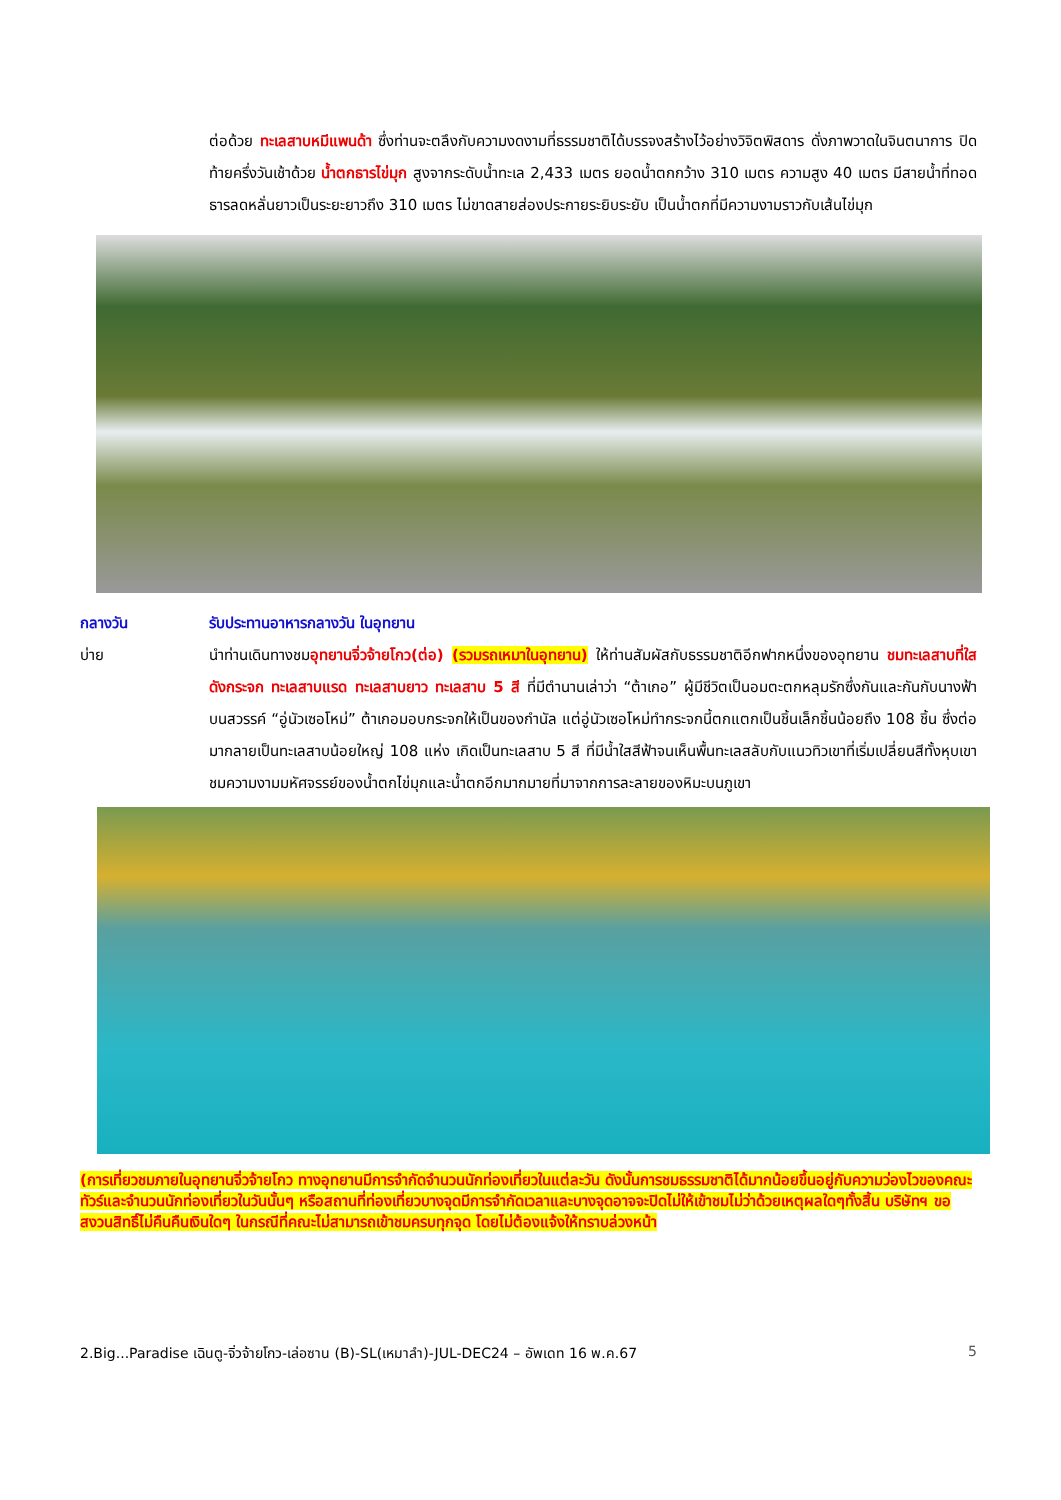ต่อด้วย ทะเลสาบหมีแพนด้า ซึ่งท่านจะตลึงกับความงดงามที่ธรรมชาติได้บรรจงสร้างไว้อย่างวิจิตพิสดาร ดั่งภาพวาดในจินตนาการ ปิดท้ายครึ่งวันเช้าด้วย น้ำตกธารไข่มุก สูงจากระดับน้ำทะเล 2,433 เมตร ยอดน้ำตกกว้าง 310 เมตร ความสูง 40 เมตร มีสายน้ำที่ทอดธารลดหลั่นยาวเป็นระยะยาวถึง 310 เมตร ไม่ขาดสายส่องประกายระยิบระยับ เป็นน้ำตกที่มีความงามราวกับเส้นไข่มุก
กลางวัน รับประทานอาหารกลางวัน ในอุทยาน
บ่าย นำท่านเดินทางชมอุทยานจิ่วจ้ายโกว(ต่อ) (รวมรถเหมาในอุทยาน) ให้ท่านสัมผัสกับธรรมชาติอีกฟากหนึ่งของอุทยาน ชมทะเลสาบที่ใสดังกระจก ทะเลสาบแรด ทะเลสาบยาว ทะเลสาบ 5 สี ที่มีตำนานเล่าว่า “ต้าเกอ” ผู้มีชีวิตเป็นอมตะตกหลุมรักซึ่งกันและกันกับนางฟ้าบนสวรรค์ “อู่นัวเซอโหม่” ต้าเกอมอบกระจกให้เป็นของกำนัล แต่อู่นัวเซอโหม่ทำกระจกนี้ตกแตกเป็นชิ้นเล็กชิ้นน้อยถึง 108 ชิ้น ซึ่งต่อมากลายเป็นทะเลสาบน้อยใหญ่ 108 แห่ง เกิดเป็นทะเลสาบ 5 สี ที่มีน้ำใสสีฟ้าจนเห็นพื้นทะเลสลับกับแนวทิวเขาที่เริ่มเปลี่ยนสีทั้งหุบเขา ชมความงามมหัศจรรย์ของน้ำตกไข่มุกและน้ำตกอีกมากมายที่มาจากการละลายของหิมะบนภูเขา
(การเที่ยวชมภายในอุทยานจิ่วจ้ายโกว ทางอุทยานมีการจำกัดจำนวนนักท่องเที่ยวในแต่ละวัน ดังนั้นการชมธรรมชาติได้มากน้อยขึ้นอยู่กับความว่องไวของคณะทัวร์และจำนวนนักท่องเที่ยวในวันนั้นๆ หรือสถานที่ท่องเที่ยวบางจุดมีการจำกัดเวลาและบางจุดอาจจะปิดไม่ให้เข้าชมไม่ว่าด้วยเหตุผลใดๆทั้งสิ้น บริษัทฯ ขอสงวนสิทธิ์ไม่คืนคืนเงินใดๆ ในกรณีที่คณะไม่สามารถเข้าชมครบทุกจุด โดยไม่ต้องแจ้งให้ทราบล่วงหน้า
2.Big...Paradise เฉินตู-จิ่วจ้ายโกว-เล่อซาน (B)-SL(เหมาลำ)-JUL-DEC24 – อัพเดท 16 พ.ค.67 5